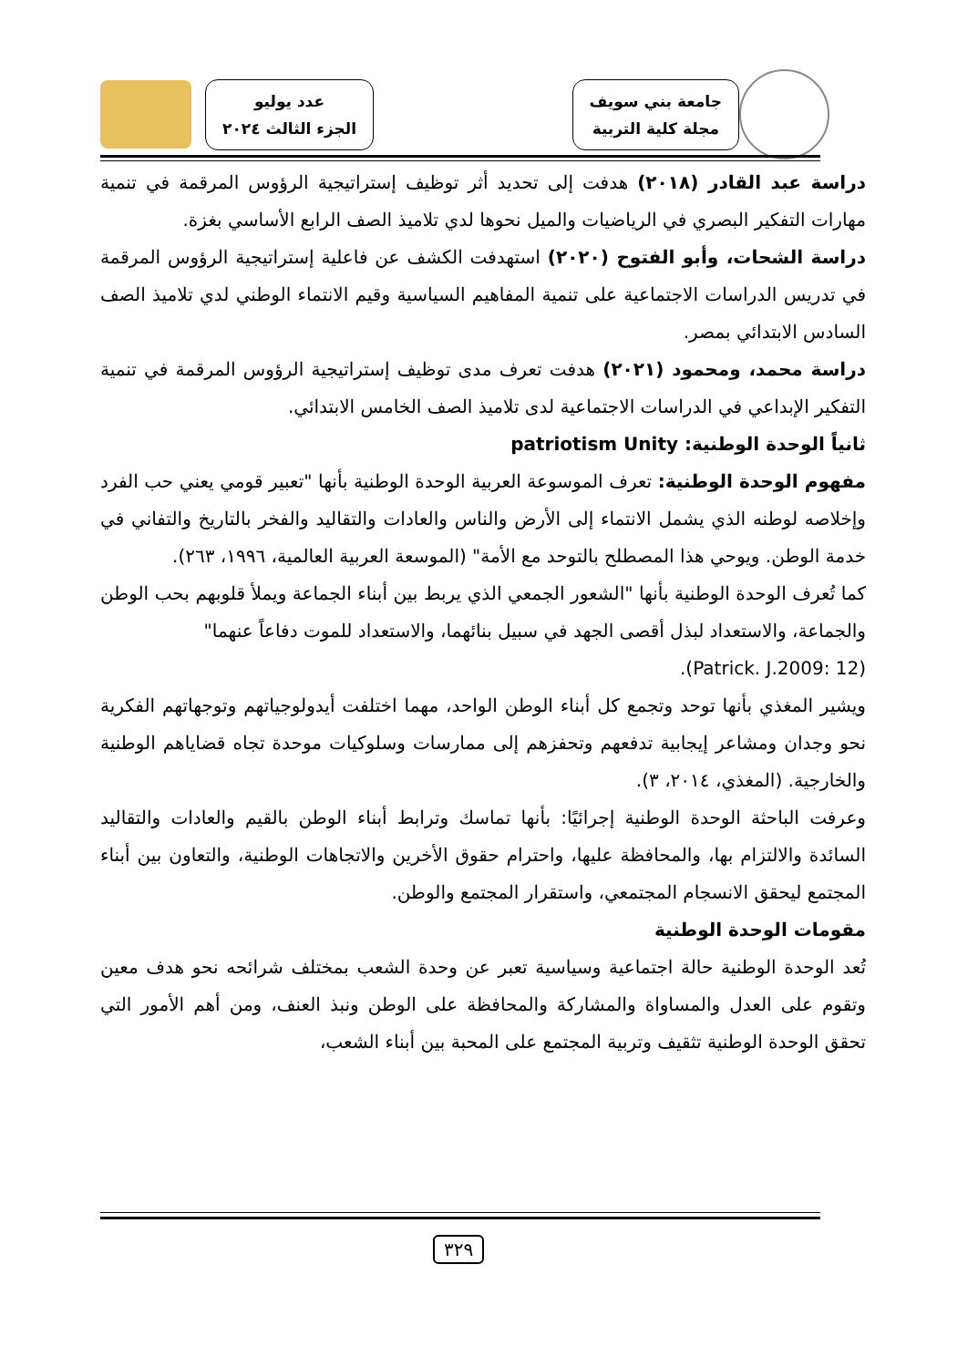جامعة بني سويف
مجلة كلية التربية
عدد يوليو
الجزء الثالث ٢٠٢٤
دراسة عبد القادر (٢٠١٨) هدفت إلى تحديد أثر توظيف إستراتيجية الرؤوس المرقمة في تنمية مهارات التفكير البصري في الرياضيات والميل نحوها لدي تلاميذ الصف الرابع الأساسي بغزة.
دراسة الشحات، وأبو الفتوح (٢٠٢٠) استهدفت الكشف عن فاعلية إستراتيجية الرؤوس المرقمة في تدريس الدراسات الاجتماعية على تنمية المفاهيم السياسية وقيم الانتماء الوطني لدي تلاميذ الصف السادس الابتدائي بمصر.
دراسة محمد، ومحمود (٢٠٢١) هدفت تعرف مدى توظيف إستراتيجية الرؤوس المرقمة في تنمية التفكير الإبداعي في الدراسات الاجتماعية لدى تلاميذ الصف الخامس الابتدائي.
ثانياً الوحدة الوطنية: patriotism Unity
مفهوم الوحدة الوطنية: تعرف الموسوعة العربية الوحدة الوطنية بأنها "تعبير قومي يعني حب الفرد وإخلاصه لوطنه الذي يشمل الانتماء إلى الأرض والناس والعادات والتقاليد والفخر بالتاريخ والتفاني في خدمة الوطن. ويوحي هذا المصطلح بالتوحد مع الأمة" (الموسعة العربية العالمية، ١٩٩٦، ٢٦٣).
كما تُعرف الوحدة الوطنية بأنها "الشعور الجمعي الذي يربط بين أبناء الجماعة ويملأ قلوبهم بحب الوطن والجماعة، والاستعداد لبذل أقصى الجهد في سبيل بنائهما، والاستعداد للموت دفاعاً عنهما"
(Patrick. J.2009: 12).
ويشير المغذي بأنها توحد وتجمع كل أبناء الوطن الواحد، مهما اختلفت أيدولوجياتهم وتوجهاتهم الفكرية نحو وجدان ومشاعر إيجابية تدفعهم وتحفزهم إلى ممارسات وسلوكيات موحدة تجاه قضاياهم الوطنية والخارجية. (المغذي، ٢٠١٤، ٣).
وعرفت الباحثة الوحدة الوطنية إجرائيًا: بأنها تماسك وترابط أبناء الوطن بالقيم والعادات والتقاليد السائدة والالتزام بها، والمحافظة عليها، واحترام حقوق الأخرين والاتجاهات الوطنية، والتعاون بين أبناء المجتمع ليحقق الانسجام المجتمعي، واستقرار المجتمع والوطن.
مقومات الوحدة الوطنية
تُعد الوحدة الوطنية حالة اجتماعية وسياسية تعبر عن وحدة الشعب بمختلف شرائحه نحو هدف معين وتقوم على العدل والمساواة والمشاركة والمحافظة على الوطن ونبذ العنف، ومن أهم الأمور التي تحقق الوحدة الوطنية تثقيف وتربية المجتمع على المحبة بين أبناء الشعب،
٣٢٩